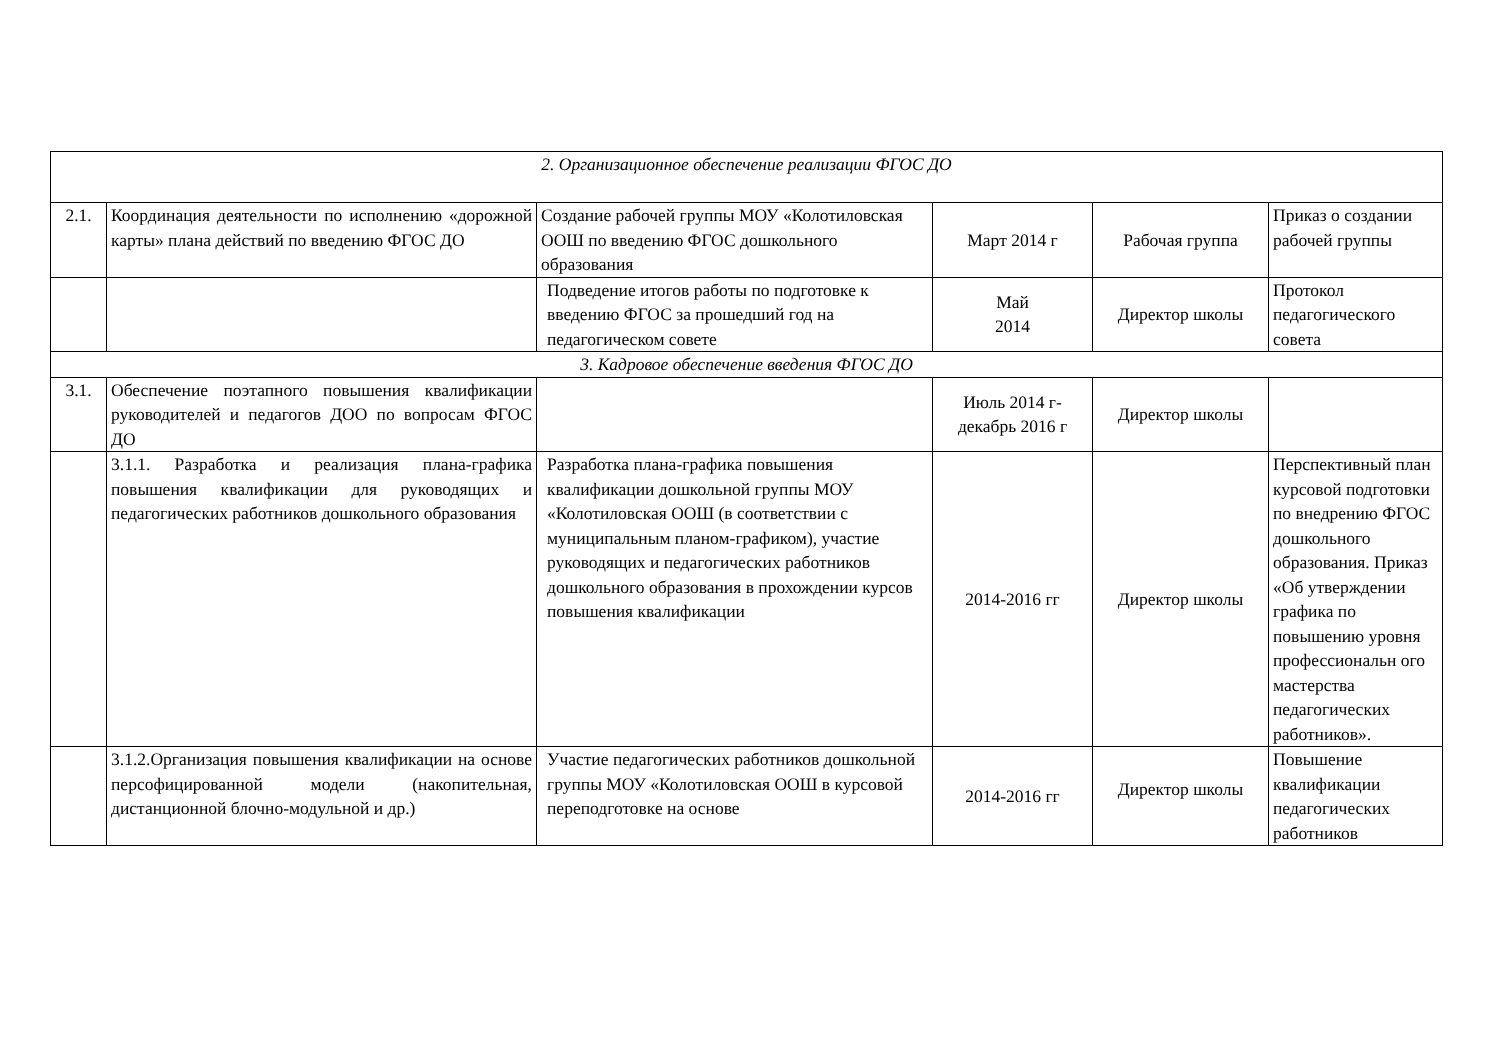| 2. Организационное обеспечение реализации ФГОС ДО | | | | | |
| 2.1. | Координация деятельности по исполнению «дорожной карты» плана действий по введению ФГОС ДО | Создание рабочей группы МОУ «Колотиловская ООШ по введению ФГОС дошкольного образования | Март 2014 г | Рабочая группа | Приказ о создании рабочей группы |
| | | Подведение итогов работы по подготовке к введению ФГОС за прошедший год на педагогическом совете | Май 2014 | Директор школы | Протокол педагогического совета |
| 3. Кадровое обеспечение введения ФГОС ДО | | | | | |
| 3.1. | Обеспечение поэтапного повышения квалификации руководителей и педагогов ДОО по вопросам ФГОС ДО | | Июль 2014 г- декабрь 2016 г | Директор школы | |
| | 3.1.1. Разработка и реализация плана-графика повышения квалификации для руководящих и педагогических работников дошкольного образования | Разработка плана-графика повышения квалификации дошкольной группы МОУ «Колотиловская ООШ (в соответствии с муниципальным планом-графиком), участие руководящих и педагогических работников дошкольного образования в прохождении курсов повышения квалификации | 2014-2016 гг | Директор школы | Перспективный план курсовой подготовки по внедрению ФГОС дошкольного образования. Приказ «Об утверждении графика по повышению уровня профессиональн ого мастерства педагогических работников». |
| | 3.1.2.Организация повышения квалификации на основе персофицированной модели (накопительная, дистанционной блочно-модульной и др.) | Участие педагогических работников дошкольной группы МОУ «Колотиловская ООШ в курсовой переподготовке на основе | 2014-2016 гг | Директор школы | Повышение квалификации педагогических работников |